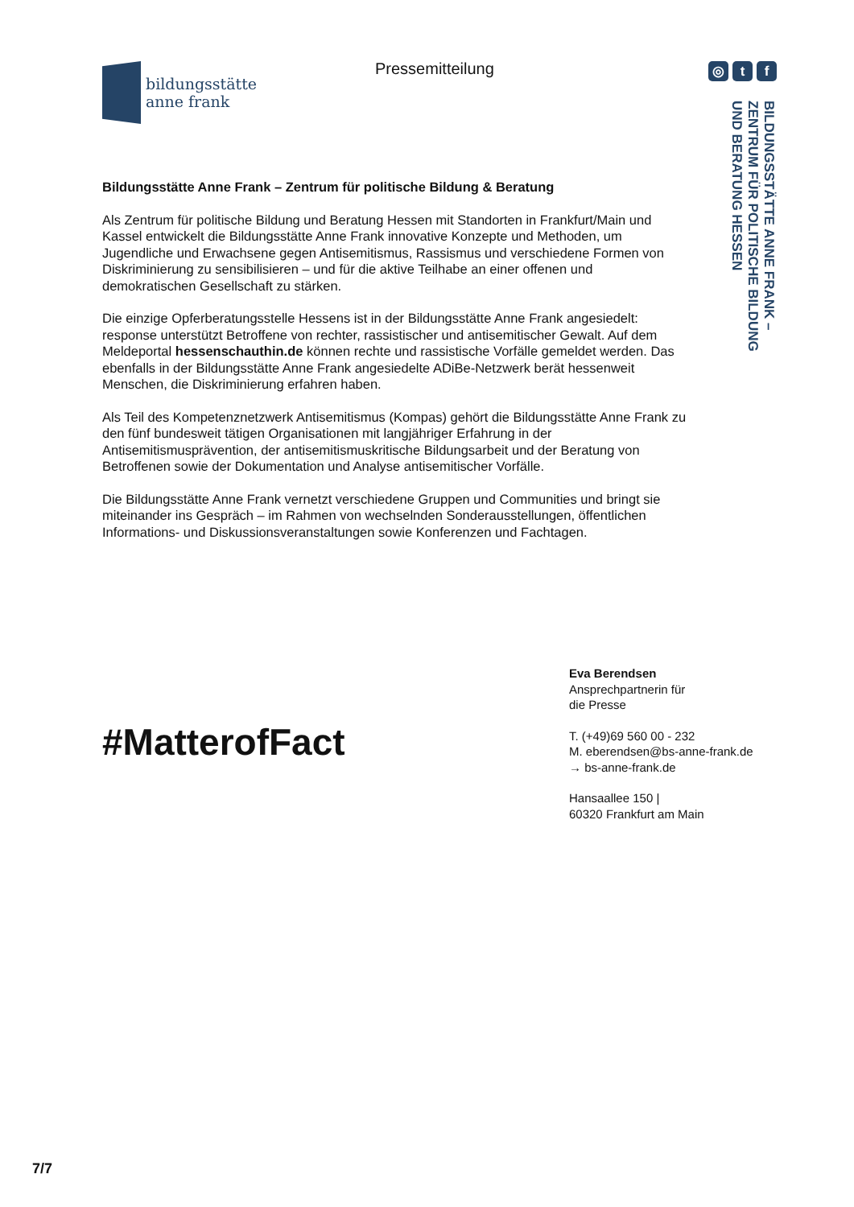bildungsstätte
anne frank
Pressemitteilung ◎ t f
BILDUNGSSTÄTTE ANNE FRANK –
ZENTRUM FÜR POLITISCHE BILDUNG
UND BERATUNG HESSEN
Bildungsstätte Anne Frank – Zentrum für politische Bildung & Beratung
Als Zentrum für politische Bildung und Beratung Hessen mit Standorten in Frankfurt/Main und Kassel entwickelt die Bildungsstätte Anne Frank innovative Konzepte und Methoden, um Jugendliche und Erwachsene gegen Antisemitismus, Rassismus und verschiedene Formen von Diskriminierung zu sensibilisieren – und für die aktive Teilhabe an einer offenen und demokratischen Gesellschaft zu stärken.
Die einzige Opferberatungsstelle Hessens ist in der Bildungsstätte Anne Frank angesiedelt: response unterstützt Betroffene von rechter, rassistischer und antisemitischer Gewalt. Auf dem Meldeportal hessenschauthin.de können rechte und rassistische Vorfälle gemeldet werden. Das ebenfalls in der Bildungsstätte Anne Frank angesiedelte ADiBe-Netzwerk berät hessenweit Menschen, die Diskriminierung erfahren haben.
Als Teil des Kompetenznetzwerk Antisemitismus (Kompas) gehört die Bildungsstätte Anne Frank zu den fünf bundesweit tätigen Organisationen mit langjähriger Erfahrung in der Antisemitismusprävention, der antisemitismuskritische Bildungsarbeit und der Beratung von Betroffenen sowie der Dokumentation und Analyse antisemitischer Vorfälle.
Die Bildungsstätte Anne Frank vernetzt verschiedene Gruppen und Communities und bringt sie miteinander ins Gespräch – im Rahmen von wechselnden Sonderausstellungen, öffentlichen Informations- und Diskussionsveranstaltungen sowie Konferenzen und Fachtagen.
#MatterofFact
Eva Berendsen
Ansprechpartnerin für
die Presse
T. (+49)69 560 00 - 232
M. eberendsen@bs-anne-frank.de
→ bs-anne-frank.de
Hansaallee 150 |
60320 Frankfurt am Main
7/7